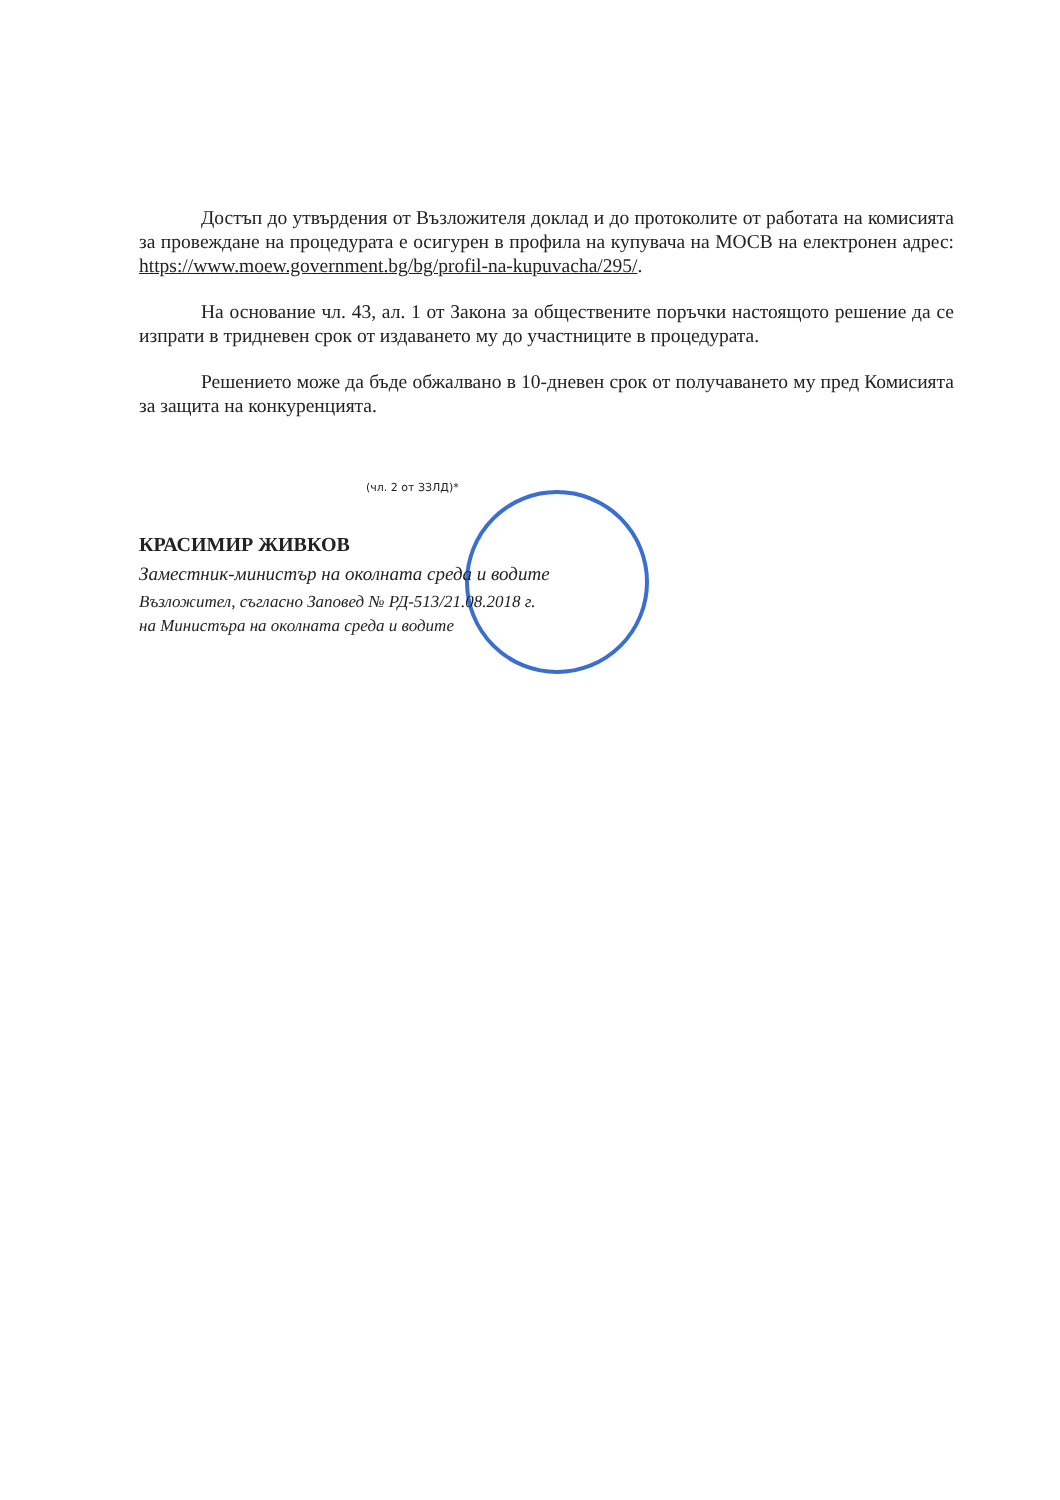Достъп до утвърдения от Възложителя доклад и до протоколите от работата на комисията за провеждане на процедурата е осигурен в профила на купувача на МОСВ на електронен адрес: https://www.moew.government.bg/bg/profil-na-kupuvacha/295/.
На основание чл. 43, ал. 1 от Закона за обществените поръчки настоящото решение да се изпрати в тридневен срок от издаването му до участниците в процедурата.
Решението може да бъде обжалвано в 10-дневен срок от получаването му пред Комисията за защита на конкуренцията.
(чл. 2 от ЗЗЛД)*
КРАСИМИР ЖИВКОВ
Заместник-министър на околната среда и водите
Възложител, съгласно Заповед № РД-513/21.08.2018 г.
на Министъра на околната среда и водите